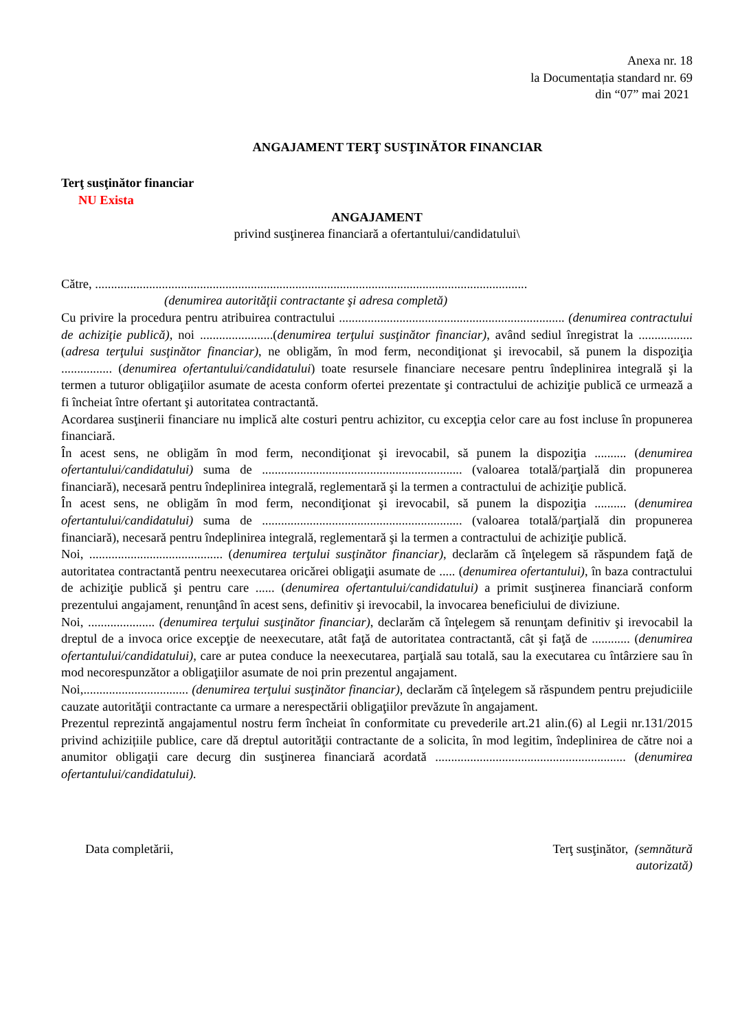Anexa nr. 18
la Documentația standard nr. 69
din “07” mai 2021
ANGAJAMENT TERŢ SUSŢINĂTOR FINANCIAR
Terţ susţinător financiar
NU Exista
ANGAJAMENT
privind susţinerea financiară a ofertantului/candidatului\
Către, ........................................................................................................................................
(denumirea autorităţii contractante şi adresa completă)
Cu privire la procedura pentru atribuirea contractului ....................................................................... (denumirea contractului de achiziţie publică), noi .......................(denumirea terţului susţinător financiar), având sediul înregistrat la ................. (adresa terţului susţinător financiar), ne obligăm, în mod ferm, necondiţionat şi irevocabil, să punem la dispoziţia ................ (denumirea ofertantului/candidatului) toate resursele financiare necesare pentru îndeplinirea integrală şi la termen a tuturor obligaţiilor asumate de acesta conform ofertei prezentate şi contractului de achiziţie publică ce urmează a fi încheiat între ofertant şi autoritatea contractantă.
Acordarea susţinerii financiare nu implică alte costuri pentru achizitor, cu excepţia celor care au fost incluse în propunerea financiară.
În acest sens, ne obligăm în mod ferm, necondiţionat şi irevocabil, să punem la dispoziţia .......... (denumirea ofertantului/candidatului) suma de ............................................................... (valoarea totală/parţială din propunerea financiară), necesară pentru îndeplinirea integrală, reglementară şi la termen a contractului de achiziţie publică.
În acest sens, ne obligăm în mod ferm, necondiţionat şi irevocabil, să punem la dispoziţia .......... (denumirea ofertantului/candidatului) suma de ............................................................... (valoarea totală/parţială din propunerea financiară), necesară pentru îndeplinirea integrală, reglementară şi la termen a contractului de achiziţie publică.
Noi, .......................................... (denumirea terţului susţinător financiar), declarăm că înţelegem să răspundem faţă de autoritatea contractantă pentru neexecutarea oricărei obligaţii asumate de ..... (denumirea ofertantului), în baza contractului de achiziţie publică şi pentru care ...... (denumirea ofertantului/candidatului) a primit susţinerea financiară conform prezentului angajament, renunţând în acest sens, definitiv şi irevocabil, la invocarea beneficiului de diviziune.
Noi, ..................... (denumirea terţului susţinător financiar), declarăm că înţelegem să renunţam definitiv şi irevocabil la dreptul de a invoca orice excepţie de neexecutare, atât faţă de autoritatea contractantă, cât şi faţă de ............ (denumirea ofertantului/candidatului), care ar putea conduce la neexecutarea, parţială sau totală, sau la executarea cu întârziere sau în mod necorespunzător a obligaţiilor asumate de noi prin prezentul angajament.
Noi,................................. (denumirea terţului susţinător financiar), declarăm că înţelegem să răspundem pentru prejudiciile cauzate autorităţii contractante ca urmare a nerespectării obligaţiilor prevăzute în angajament.
Prezentul reprezintă angajamentul nostru ferm încheiat în conformitate cu prevederile art.21 alin.(6) al Legii nr.131/2015 privind achizițiile publice, care dă dreptul autorităţii contractante de a solicita, în mod legitim, îndeplinirea de către noi a anumitor obligaţii care decurg din susţinerea financiară acordată ............................................................ (denumirea ofertantului/candidatului).
Data completării, Terţ susţinător, (semnătură
autorizată)